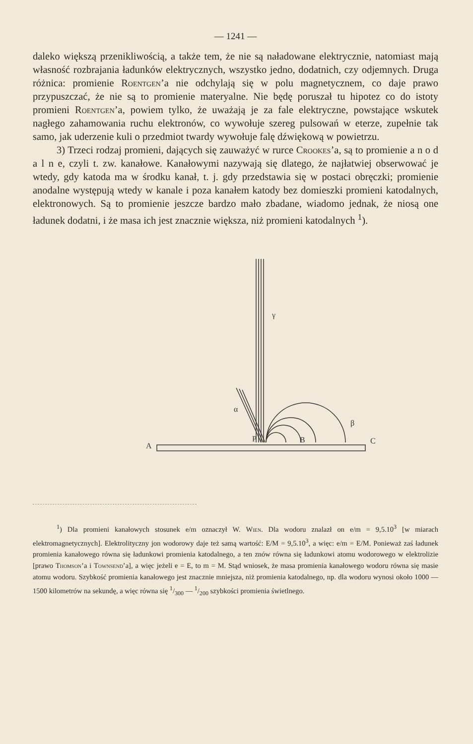— 1241 —
daleko większą przenikliwością, a także tem, że nie są naładowane elektrycznie, natomiast mają własność rozbrajania ładunków elektrycznych, wszystko jedno, dodatnich, czy odjemnych. Druga różnica: promienie Roentgen’a nie odchylają się w polu magnetycznem, co daje prawo przypuszczać, że nie są to promienie materyalne. Nie będę poruszał tu hipotez co do istoty promieni Roentgen’a, powiem tylko, że uważają je za fale elektryczne, powstające wskutek nagłego zahamowania ruchu elektronów, co wywołuje szereg pulsowań w eterze, zupełnie tak samo, jak uderzenie kuli o przedmiot twardy wywołuje falę dźwiękową w powietrzu.
3) Trzeci rodzaj promieni, dających się zauważyć w rurce Crookes’a, są to promienie a n o d a l n e, czyli t. zw. kanałowe. Kanałowymi nazywają się dlatego, że najłatwiej obserwować je wtedy, gdy katoda ma w środku kanał, t. j. gdy przedstawia się w postaci obręczki; promienie anodalne występują wtedy w kanale i poza kanałem katody bez domieszki promieni katodalnych, elektronowych. Są to promienie jeszcze bardzo mało zbadane, wiadomo jednak, że niosą one ładunek dodatni, i że masa ich jest znacznie większa, niż promieni katodalnych <sup>1</sup>).
γ
α
β
A
P
B
C
<sup>1</sup>) Dla promieni kanałowych stosunek e/m oznaczył W. Wien. Dla wodoru znalazł on e/m = 9,5.10<sup>3</sup> [w miarach elektromagnetycznych]. Elektrolityczny jon wodorowy daje też samą wartość: E/M = 9,5.10<sup>3</sup>, a więc: e/m = E/M. Ponieważ zaś ładunek promienia kanałowego równa się ładunkowi promienia katodalnego, a ten znów równa się ładunkowi atomu wodorowego w elektrolizie [prawo Thomson’a i Townsend’a], a więc jeżeli e = E, to m = M. Stąd wniosek, że masa promienia kanałowego wodoru równa się masie atomu wodoru. Szybkość promienia kanałowego jest znacznie mniejsza, niż promienia katodalnego, np. dla wodoru wynosi około 1000 — 1500 kilometrów na sekundę, a więc równa się 1/300 — 1/200 szybkości promienia świetlnego.